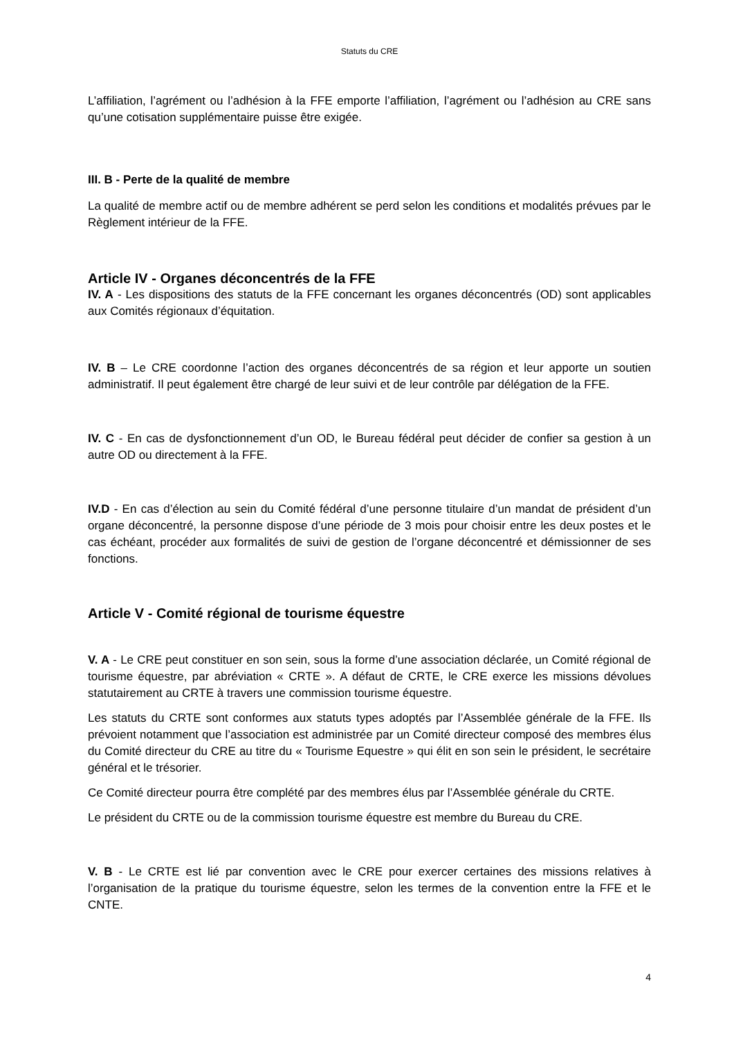Statuts du CRE
L’affiliation, l’agrément ou l’adhésion à la FFE emporte l’affiliation, l’agrément ou l’adhésion au CRE sans qu’une cotisation supplémentaire puisse être exigée.
III. B - Perte de la qualité de membre
La qualité de membre actif ou de membre adhérent se perd selon les conditions et modalités prévues par le Règlement intérieur de la FFE.
Article IV - Organes déconcentrés de la FFE
IV. A - Les dispositions des statuts de la FFE concernant les organes déconcentrés (OD) sont applicables aux Comités régionaux d’équitation.
IV. B – Le CRE coordonne l’action des organes déconcentrés de sa région et leur apporte un soutien administratif. Il peut également être chargé de leur suivi et de leur contrôle par délégation de la FFE.
IV. C - En cas de dysfonctionnement d’un OD, le Bureau fédéral peut décider de confier sa gestion à un autre OD ou directement à la FFE.
IV.D - En cas d’élection au sein du Comité fédéral d’une personne titulaire d’un mandat de président d’un organe déconcentré, la personne dispose d’une période de 3 mois pour choisir entre les deux postes et le cas échéant, procéder aux formalités de suivi de gestion de l’organe déconcentré et démissionner de ses fonctions.
Article V - Comité régional de tourisme équestre
V. A - Le CRE peut constituer en son sein, sous la forme d’une association déclarée, un Comité régional de tourisme équestre, par abréviation « CRTE ». A défaut de CRTE, le CRE exerce les missions dévolues statutairement au CRTE à travers une commission tourisme équestre.
Les statuts du CRTE sont conformes aux statuts types adoptés par l’Assemblée générale de la FFE. Ils prévoient notamment que l’association est administrée par un Comité directeur composé des membres élus du Comité directeur du CRE au titre du « Tourisme Equestre » qui élit en son sein le président, le secrétaire général et le trésorier.
Ce Comité directeur pourra être complété par des membres élus par l’Assemblée générale du CRTE.
Le président du CRTE ou de la commission tourisme équestre est membre du Bureau du CRE.
V. B - Le CRTE est lié par convention avec le CRE pour exercer certaines des missions relatives à l’organisation de la pratique du tourisme équestre, selon les termes de la convention entre la FFE et le CNTE.
4